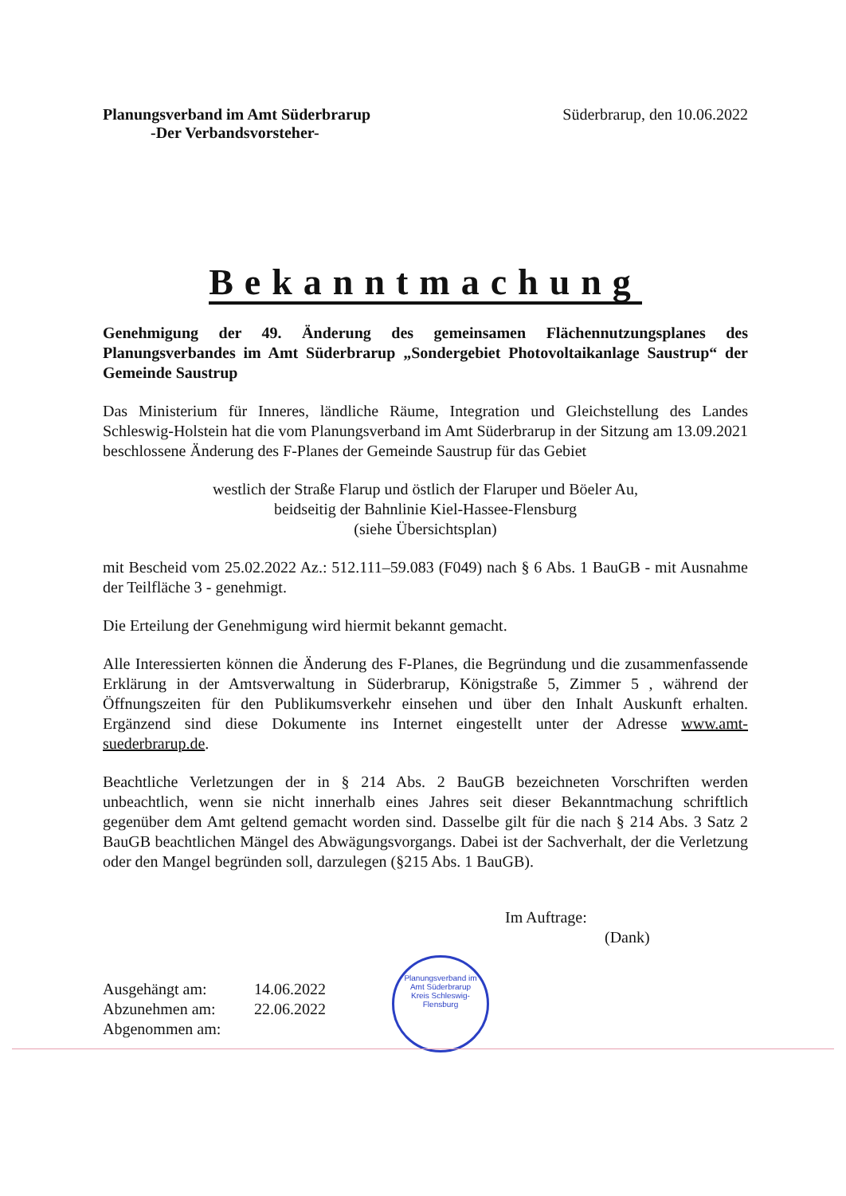Planungsverband im Amt Süderbrarup
-Der Verbandsvorsteher-
Süderbrarup, den 10.06.2022
Bekanntmachung
Genehmigung der 49. Änderung des gemeinsamen Flächennutzungsplanes des Planungsverbandes im Amt Süderbrarup „Sondergebiet Photovoltaikanlage Saustrup“ der Gemeinde Saustrup
Das Ministerium für Inneres, ländliche Räume, Integration und Gleichstellung des Landes Schleswig-Holstein hat die vom Planungsverband im Amt Süderbrarup in der Sitzung am 13.09.2021 beschlossene Änderung des F-Planes der Gemeinde Saustrup für das Gebiet
westlich der Straße Flarup und östlich der Flaruper und Böeler Au,
beidseitig der Bahnlinie Kiel-Hassee-Flensburg
(siehe Übersichtsplan)
mit Bescheid vom 25.02.2022 Az.: 512.111–59.083 (F049) nach § 6 Abs. 1 BauGB - mit Ausnahme der Teilfläche 3 - genehmigt.
Die Erteilung der Genehmigung wird hiermit bekannt gemacht.
Alle Interessierten können die Änderung des F-Planes, die Begründung und die zusammenfassende Erklärung in der Amtsverwaltung in Süderbrarup, Königstraße 5, Zimmer 5 , während der Öffnungszeiten für den Publikumsverkehr einsehen und über den Inhalt Auskunft erhalten. Ergänzend sind diese Dokumente ins Internet eingestellt unter der Adresse www.amt-suederbrarup.de.
Beachtliche Verletzungen der in § 214 Abs. 2 BauGB bezeichneten Vorschriften werden unbeachtlich, wenn sie nicht innerhalb eines Jahres seit dieser Bekanntmachung schriftlich gegenüber dem Amt geltend gemacht worden sind. Dasselbe gilt für die nach § 214 Abs. 3 Satz 2 BauGB beachtlichen Mängel des Abwägungsvorgangs. Dabei ist der Sachverhalt, der die Verletzung oder den Mangel begründen soll, darzulegen (§215 Abs. 1 BauGB).
Im Auftrage:
(Dank)
Ausgehängt am: 14.06.2022
Abzunehmen am: 22.06.2022
Abgenommen am:
Planungsverband im
Amt Süderbrarup
Kreis Schleswig-Flensburg